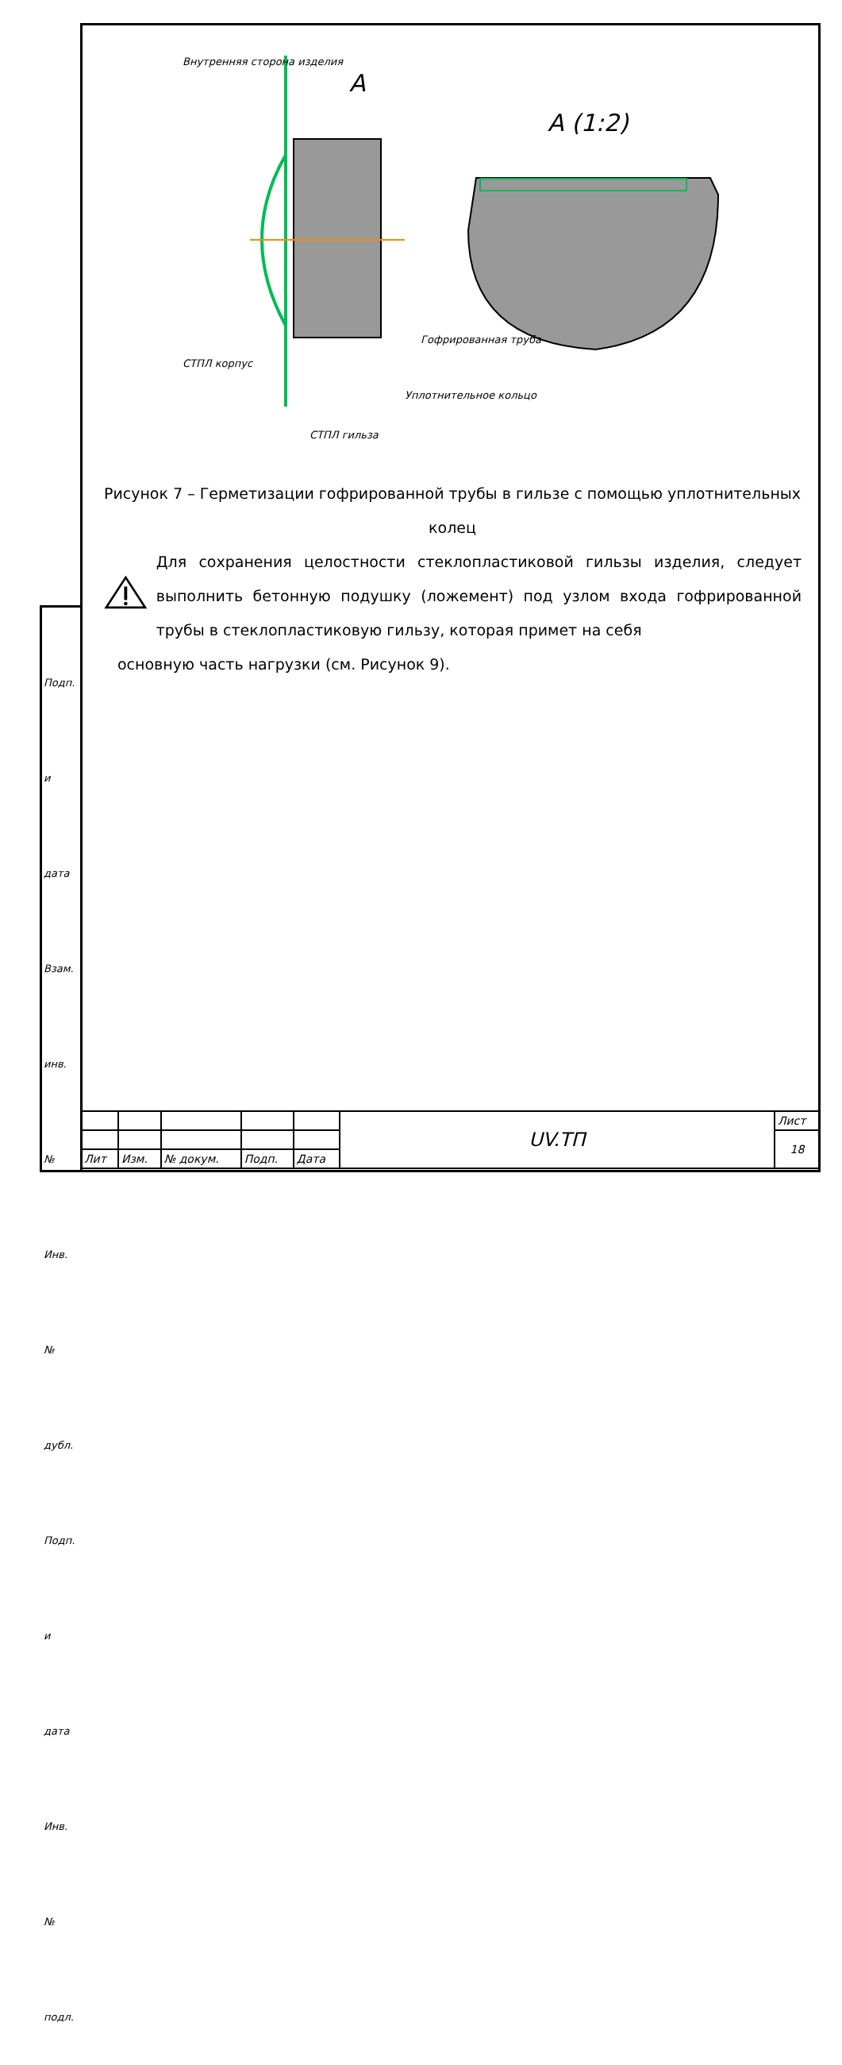A (1:2)
A
Внутренняя сторона изделия
СТПЛ корпус
Гофрированная труба
Уплотнительное кольцо
СТПЛ гильза
Рисунок 7 – Герметизации гофрированной трубы в гильзе с помощью уплотнительных колец
Для сохранения целостности стеклопластиковой гильзы изделия, следует выполнить бетонную подушку (ложемент) под узлом входа гофрированной трубы в стеклопластиковую гильзу, которая примет на себя
основную часть нагрузки (см. Рисунок 9).
| | | | | | UV.ТП | Лист |
| | | | | | | 18 |
| Лит | Изм. | № докум. | Подп. | Дата | | |
Подп. и дата Взам. инв. № Инв. № дубл. Подп. и дата Инв. № подл.